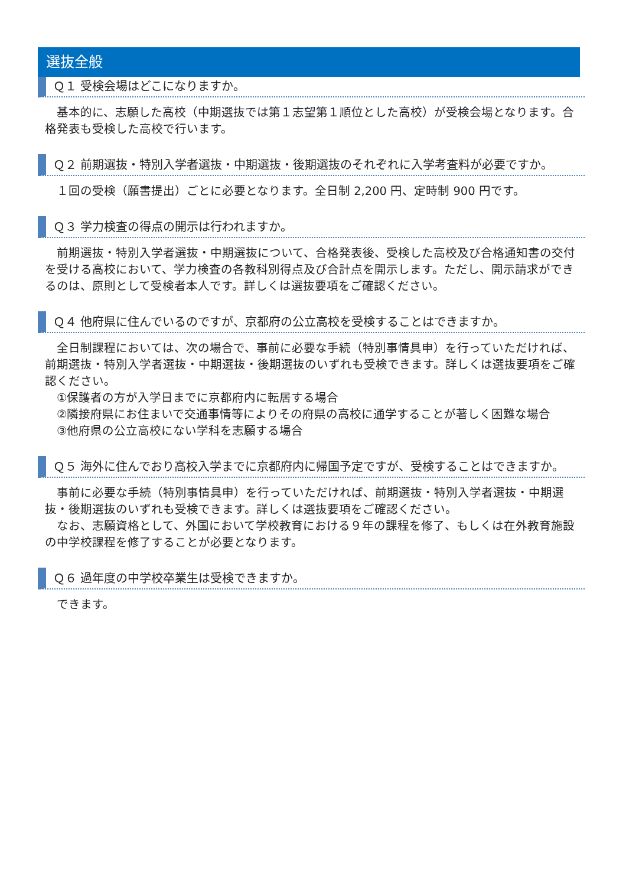選抜全般
Ｑ１ 受検会場はどこになりますか。
　基本的に、志願した高校（中期選抜では第１志望第１順位とした高校）が受検会場となります。合格発表も受検した高校で行います。
Ｑ２ 前期選抜・特別入学者選抜・中期選抜・後期選抜のそれぞれに入学考査料が必要ですか。
　１回の受検（願書提出）ごとに必要となります。全日制 2,200 円、定時制 900 円です。
Ｑ３ 学力検査の得点の開示は行われますか。
　前期選抜・特別入学者選抜・中期選抜について、合格発表後、受検した高校及び合格通知書の交付を受ける高校において、学力検査の各教科別得点及び合計点を開示します。ただし、開示請求ができるのは、原則として受検者本人です。詳しくは選抜要項をご確認ください。
Ｑ４ 他府県に住んでいるのですが、京都府の公立高校を受検することはできますか。
　全日制課程においては、次の場合で、事前に必要な手続（特別事情具申）を行っていただければ、前期選抜・特別入学者選抜・中期選抜・後期選抜のいずれも受検できます。詳しくは選抜要項をご確認ください。
　①保護者の方が入学日までに京都府内に転居する場合
　②隣接府県にお住まいで交通事情等によりその府県の高校に通学することが著しく困難な場合
　③他府県の公立高校にない学科を志願する場合
Ｑ５ 海外に住んでおり高校入学までに京都府内に帰国予定ですが、受検することはできますか。
　事前に必要な手続（特別事情具申）を行っていただければ、前期選抜・特別入学者選抜・中期選抜・後期選抜のいずれも受検できます。詳しくは選抜要項をご確認ください。
　なお、志願資格として、外国において学校教育における９年の課程を修了、もしくは在外教育施設の中学校課程を修了することが必要となります。
Ｑ６ 過年度の中学校卒業生は受検できますか。
　できます。